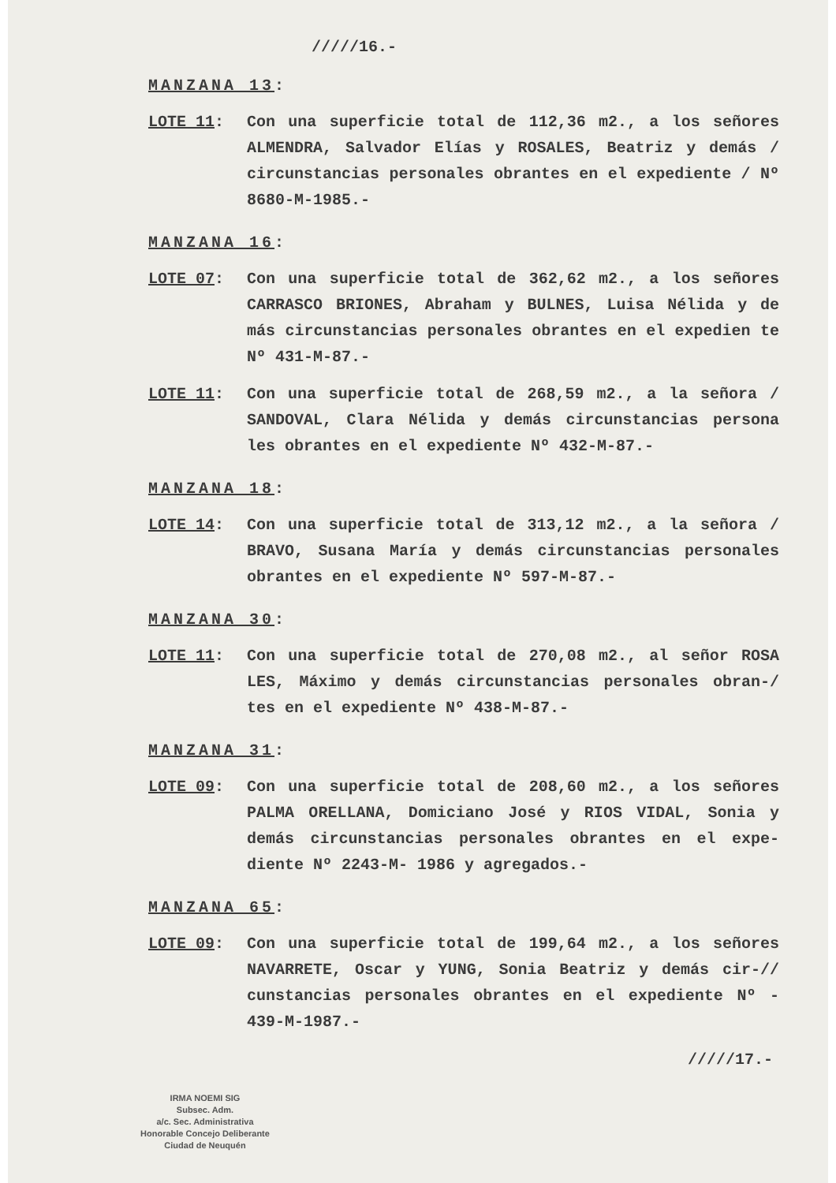/////16.-
MANZANA 13:
LOTE 11: Con una superficie total de 112,36 m2., a los señores ALMENDRA, Salvador Elías y ROSALES, Beatriz y demás / circunstancias personales obrantes en el expediente / Nº 8680-M-1985.-
MANZANA 16:
LOTE 07: Con una superficie total de 362,62 m2., a los señores CARRASCO BRIONES, Abraham y BULNES, Luisa Nélida y de más circunstancias personales obrantes en el expedien te Nº 431-M-87.-
LOTE 11: Con una superficie total de 268,59 m2., a la señora / SANDOVAL, Clara Nélida y demás circunstancias persona les obrantes en el expediente Nº 432-M-87.-
MANZANA 18:
LOTE 14: Con una superficie total de 313,12 m2., a la señora / BRAVO, Susana María y demás circunstancias personales obrantes en el expediente Nº 597-M-87.-
MANZANA 30:
LOTE 11: Con una superficie total de 270,08 m2., al señor ROSA LES, Máximo y demás circunstancias personales obran-/ tes en el expediente Nº 438-M-87.-
MANZANA 31:
LOTE 09: Con una superficie total de 208,60 m2., a los señores PALMA ORELLANA, Domiciano José y RIOS VIDAL, Sonia y demás circunstancias personales obrantes en el expe- diente Nº 2243-M- 1986 y agregados.-
MANZANA 65:
LOTE 09: Con una superficie total de 199,64 m2., a los señores NAVARRETE, Oscar y YUNG, Sonia Beatriz y demás cir-// cunstancias personales obrantes en el expediente Nº - 439-M-1987.-
/////17.-
IRMA NOEMI SIG
Subsec. Adm.
a/c. Sec. Administrativa
Honorable Concejo Deliberante
Ciudad de Neuquén